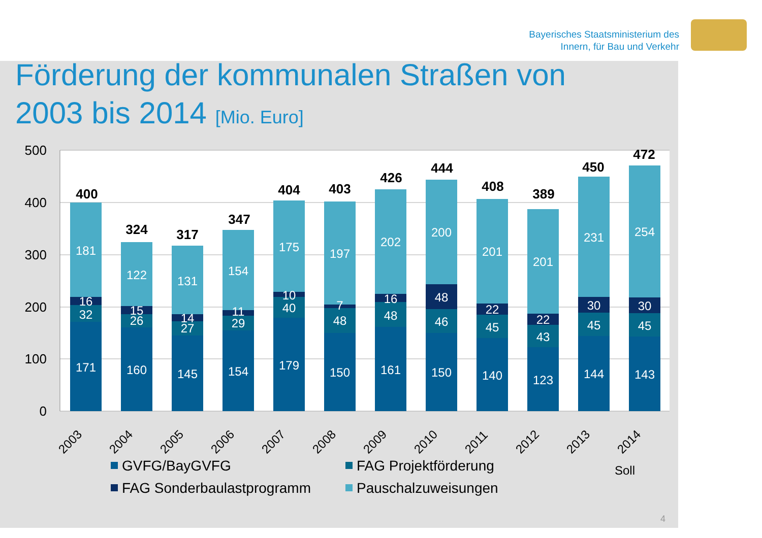Bayerisches Staatsministerium des
Innern, für Bau und Verkehr
Förderung der kommunalen Straßen von
2003 bis 2014 [Mio. Euro]
500
400
300
200
100
0
171
32
16
181
160
26
15
122
145
27
14
131
154
29
11
154
179
40
10
175
150
48
7
197
161
48
16
202
150
46
48
200
140
45
22
201
123
43
22
201
144
45
30
231
143
45
30
254
400
324
317
347
404
403
426
444
408
389
450
472
2003
2004
2005
2006
2007
2008
2009
2010
2011
2012
2013
2014
Soll
GVFG/BayGVFG
FAG Projektförderung
FAG Sonderbaulastprogramm
Pauschalzuweisungen
4